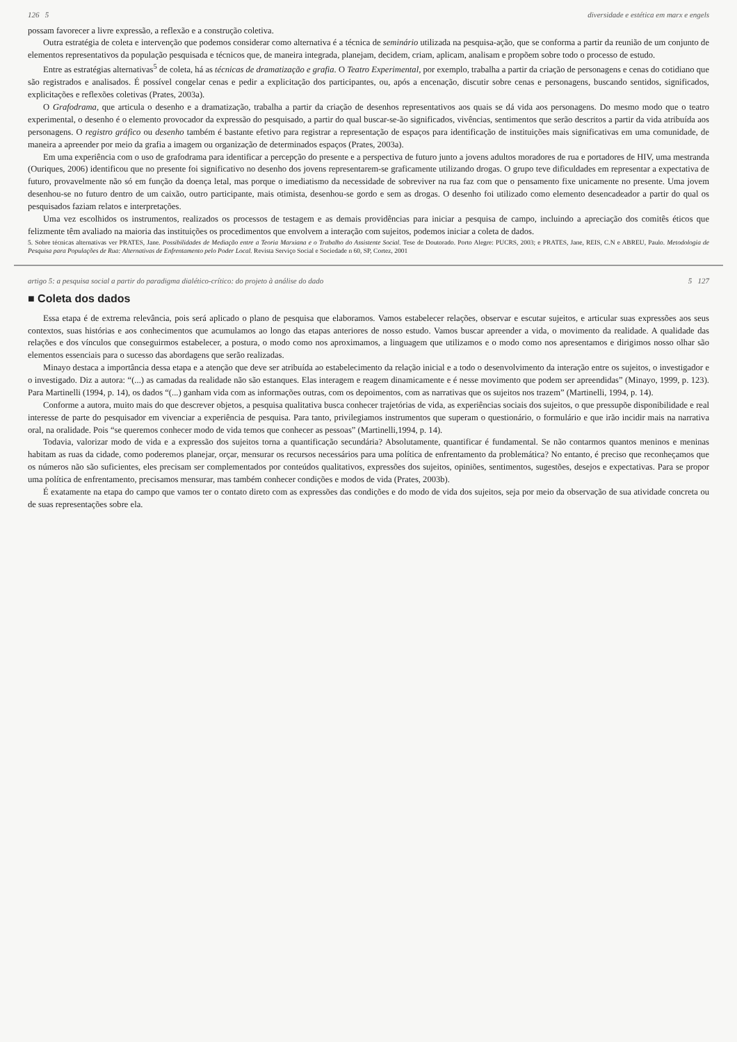126 5 diversidade e estética em marx e engels
possam favorecer a livre expressão, a reflexão e a construção coletiva.
Outra estratégia de coleta e intervenção que podemos considerar como alternativa é a técnica de seminário utilizada na pesquisa-ação, que se conforma a partir da reunião de um conjunto de elementos representativos da população pesquisada e técnicos que, de maneira integrada, planejam, decidem, criam, aplicam, analisam e propõem sobre todo o processo de estudo.
Entre as estratégias alternativas<sup>5</sup> de coleta, há as técnicas de dramatização e grafia. O Teatro Experimental, por exemplo, trabalha a partir da criação de personagens e cenas do cotidiano que são registrados e analisados. É possível congelar cenas e pedir a explicitação dos participantes, ou, após a encenação, discutir sobre cenas e personagens, buscando sentidos, significados, explicitações e reflexões coletivas (Prates, 2003a).
O Grafodrama, que articula o desenho e a dramatização, trabalha a partir da criação de desenhos representativos aos quais se dá vida aos personagens. Do mesmo modo que o teatro experimental, o desenho é o elemento provocador da expressão do pesquisado, a partir do qual buscar-se-ão significados, vivências, sentimentos que serão descritos a partir da vida atribuída aos personagens. O registro gráfico ou desenho também é bastante efetivo para registrar a representação de espaços para identificação de instituições mais significativas em uma comunidade, de maneira a apreender por meio da grafia a imagem ou organização de determinados espaços (Prates, 2003a).
Em uma experiência com o uso de grafodrama para identificar a percepção do presente e a perspectiva de futuro junto a jovens adultos moradores de rua e portadores de HIV, uma mestranda (Ouriques, 2006) identificou que no presente foi significativo no desenho dos jovens representarem-se graficamente utilizando drogas. O grupo teve dificuldades em representar a expectativa de futuro, provavelmente não só em função da doença letal, mas porque o imediatismo da necessidade de sobreviver na rua faz com que o pensamento fixe unicamente no presente. Uma jovem desenhou-se no futuro dentro de um caixão, outro participante, mais otimista, desenhou-se gordo e sem as drogas. O desenho foi utilizado como elemento desencadeador a partir do qual os pesquisados faziam relatos e interpretações.
Uma vez escolhidos os instrumentos, realizados os processos de testagem e as demais providências para iniciar a pesquisa de campo, incluindo a apreciação dos comitês éticos que felizmente têm avaliado na maioria das instituições os procedimentos que envolvem a interação com sujeitos, podemos iniciar a coleta de dados.
5. Sobre técnicas alternativas ver PRATES, Jane. Possibilidades de Mediação entre a Teoria Marxiana e o Trabalho do Assistente Social. Tese de Doutorado. Porto Alegre: PUCRS, 2003; e PRATES, Jane, REIS, C.N e ABREU, Paulo. Metodologia de Pesquisa para Populações de Rua: Alternativas de Enfrentamento pelo Poder Local. Revista Serviço Social e Sociedade n 60, SP, Cortez, 2001
artigo 5: a pesquisa social a partir do paradigma dialético-crítico: do projeto à análise do dado 5 127
■ Coleta dos dados
Essa etapa é de extrema relevância, pois será aplicado o plano de pesquisa que elaboramos. Vamos estabelecer relações, observar e escutar sujeitos, e articular suas expressões aos seus contextos, suas histórias e aos conhecimentos que acumulamos ao longo das etapas anteriores de nosso estudo. Vamos buscar apreender a vida, o movimento da realidade. A qualidade das relações e dos vínculos que conseguirmos estabelecer, a postura, o modo como nos aproximamos, a linguagem que utilizamos e o modo como nos apresentamos e dirigimos nosso olhar são elementos essenciais para o sucesso das abordagens que serão realizadas.
Minayo destaca a importância dessa etapa e a atenção que deve ser atribuída ao estabelecimento da relação inicial e a todo o desenvolvimento da interação entre os sujeitos, o investigador e o investigado. Diz a autora: “(...) as camadas da realidade não são estanques. Elas interagem e reagem dinamicamente e é nesse movimento que podem ser apreendidas” (Minayo, 1999, p. 123). Para Martinelli (1994, p. 14), os dados “(...) ganham vida com as informações outras, com os depoimentos, com as narrativas que os sujeitos nos trazem” (Martinelli, 1994, p. 14).
Conforme a autora, muito mais do que descrever objetos, a pesquisa qualitativa busca conhecer trajetórias de vida, as experiências sociais dos sujeitos, o que pressupõe disponibilidade e real interesse de parte do pesquisador em vivenciar a experiência de pesquisa. Para tanto, privilegiamos instrumentos que superam o questionário, o formulário e que irão incidir mais na narrativa oral, na oralidade. Pois “se queremos conhecer modo de vida temos que conhecer as pessoas” (Martinelli,1994, p. 14).
Todavia, valorizar modo de vida e a expressão dos sujeitos torna a quantificação secundária? Absolutamente, quantificar é fundamental. Se não contarmos quantos meninos e meninas habitam as ruas da cidade, como poderemos planejar, orçar, mensurar os recursos necessários para uma política de enfrentamento da problemática? No entanto, é preciso que reconheçamos que os números não são suficientes, eles precisam ser complementados por conteúdos qualitativos, expressões dos sujeitos, opiniões, sentimentos, sugestões, desejos e expectativas. Para se propor uma política de enfrentamento, precisamos mensurar, mas também conhecer condições e modos de vida (Prates, 2003b).
É exatamente na etapa do campo que vamos ter o contato direto com as expressões das condições e do modo de vida dos sujeitos, seja por meio da observação de sua atividade concreta ou de suas representações sobre ela.